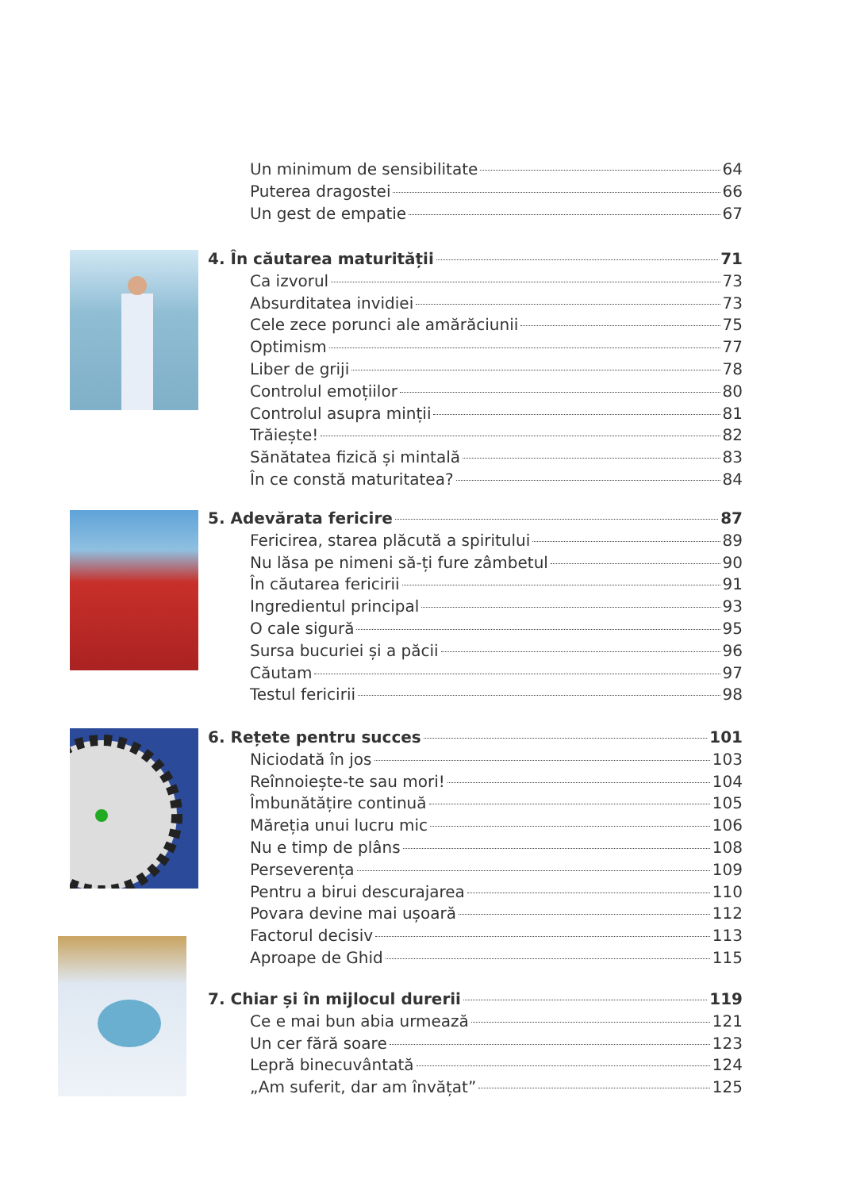Un minimum de sensibilitate 64
Puterea dragostei 66
Un gest de empatie 67
4. În căutarea maturității 71
Ca izvorul 73
Absurditatea invidiei 73
Cele zece porunci ale amărăciunii 75
Optimism 77
Liber de griji 78
Controlul emoțiilor 80
Controlul asupra minții 81
Trăiește! 82
Sănătatea fizică și mintală 83
În ce constă maturitatea? 84
5. Adevărata fericire 87
Fericirea, starea plăcută a spiritului 89
Nu lăsa pe nimeni să-ți fure zâmbetul 90
În căutarea fericirii 91
Ingredientul principal 93
O cale sigură 95
Sursa bucuriei și a păcii 96
Căutam 97
Testul fericirii 98
6. Rețete pentru succes 101
Niciodată în jos 103
Reînnoiește-te sau mori! 104
Îmbunătățire continuă 105
Măreția unui lucru mic 106
Nu e timp de plâns 108
Perseverența 109
Pentru a birui descurajarea 110
Povara devine mai ușoară 112
Factorul decisiv 113
Aproape de Ghid 115
7. Chiar și în mijlocul durerii 119
Ce e mai bun abia urmează 121
Un cer fără soare 123
Lepră binecuvântată 124
„Am suferit, dar am învățat” 125